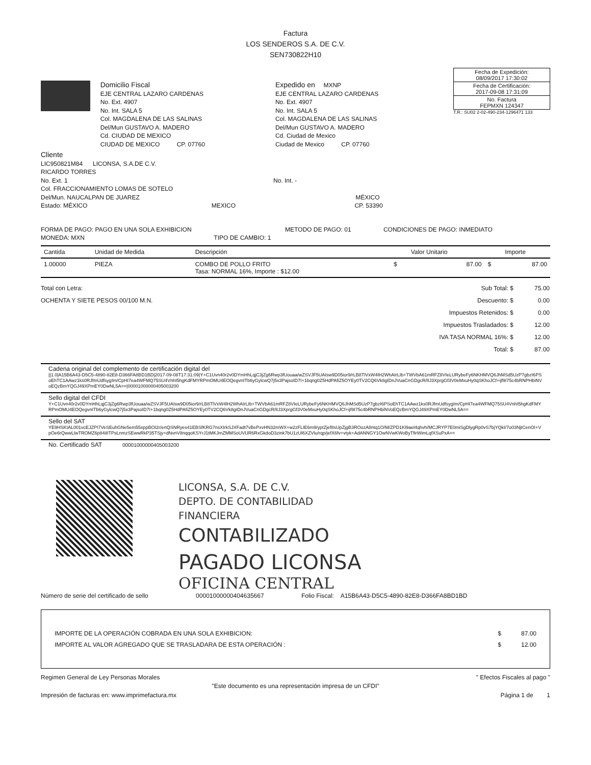Factura
LOS SENDEROS S.A. DE C.V.
SEN730822H10
Domicilio Fiscal
EJE CENTRAL LAZARO CARDENAS
No. Ext. 4907
No. Int. SALA 5
Col. MAGDALENA DE LAS SALINAS
Del/Mun GUSTAVO A. MADERO
Cd. CIUDAD DE MEXICO
CIUDAD DE MEXICO CP. 07760
Expedido en MXNP
EJE CENTRAL LAZARO CARDENAS
No. Ext. 4907
No. Int. SALA 5
Col. MAGDALENA DE LAS SALINAS
Del/Mun GUSTAVO A. MADERO
Cd. Ciudad de Mexico
Ciudad de Mexico CP. 07760
| Fecha de Expedición: 08/09/2017 17:30:02 |
| Fecha de Certificación: 2017-09-08 17:31:09 |
| No. Factura FEPMXN 124347 |
T.R.: SU02 2-02-490-234-1296471 133
Cliente
LIC950821M84 LICONSA, S.A.DE C.V.
RICARDO TORRES
No. Ext. 1 No. Int. -
Col. FRACCIONAMIENTO LOMAS DE SOTELO
Del/Mun. NAUCALPAN DE JUAREZ MÉXICO
Estado: MÉXICO MEXICO CP. 53390
FORMA DE PAGO: PAGO EN UNA SOLA EXHIBICION METODO DE PAGO: 01 CONDICIONES DE PAGO: INMEDIATO
MONEDA: MXN TIPO DE CAMBIO: 1
| Cantida | Unidad de Medida | Descripción | | Valor Unitario | | Importe |
| --- | --- | --- | --- | --- | --- | --- |
| 1.00000 | PIEZA | COMBO DE POLLO FRITO Tasa: NORMAL 16%, Importe : $12.00 | $ | 87.00 | $ | 87.00 |
Total con Letra:
OCHENTA Y SIETE PESOS 00/100 M.N.
| Sub Total: $ | 75.00 |
| Descuento: $ | 0.00 |
| Impuestos Retenidos: $ | 0.00 |
| Impuestos Trasladados: $ | 12.00 |
| IVA TASA NORMAL 16%: $ | 12.00 |
| Total: $ | 87.00 |
Cadena original del complemento de certificación digital del
||1.0|A15B6A43-D5C5-4890-82E8-D366FA8BD1BD|2017-09-08T17:31:09|Y+C1Uvn40r2v0DYmHhLqjC3jZg6Rwp3fUouaa/wZSVJF5UAIsw9D05ior9/rLB8TlVxW4lH2WhAIrLIb+TWVbA61mRFZ8VIeLURybeFy6NKHMVQ6JhMSd5UzP7gbzI6PSoEhTC1AAwz1ks0RJfmUdfsygIm/CpHI7ea4WFMQ75SU4VnhI5hgKdFMYRPmOMU4EOQegvnITb6yGylcwQ7j5x3PajsoID7I+1bqng0Z5HdPAfiZ5OYEy0TV2CQ6Vk8gIDnJVuaCnGDgcR/lIJ3XprgGf3V0eMxuHy0qSKhoJCf+ijf9I75c4bRNPHbiNVoEQzBmYQGJ49XPmEY0DwNL5A==|00001000000405003200
Sello digital del CFDI
Y+C1Uvn40r2v0DYmHhLqjC3jZg6Rwp3fUouaa/wZSVJF5UAIsw9D05ior9/rLB8TlVxW4lH2WhAIrLIb+TWVbA61mRFZ8VIeLURybeFy6NKHMVQ6JhMSd5UzP7gbzI6PSoEhTC1AAwz1ks0RJfmUdfsygIm/CpHI7ea4WFMQ75SU4VnhI5hgKdFMYRPmOMU4EOQegvnITb6yGylcwQ7j5x3PajsoID7I+1bqng0Z5HdPAfiZ5OYEy0TV2CQ6Vk8gIDnJVuaCnGDgcR/lIJ3XprgGf3V0eMxuHy0qSKhoJCf+ijf9I75c4bRNPHbiNVoEQzBmYQGJ49XPmEY0DwNL5A==
Sello del SAT
YE9HSKIAL001vcEJZPI7VeSEuhGNe5em55xppBOI2r/enQSNRyes41EBSfKRG7nsXIrkSJXFadt7vBePxvHN32mWX+w2zFLIE6m9/yptZjef8sUpZjgB3ROozA8ntq1O/M/ZPD1Kl9ael4qhvh/MCJRYP7E0miSgDlygRp0vS7bjYQkI/7o03NjtCenOI+VpOe6rQwwLlwTROMZ6p84i8TPsLnmzSEwwRkP35TSjy+dNvnV8nqqoKSYrJ1tMKJmZMMSoUVUR6RxGkdoD3zink7bU1zUl6XZVlu/rqp/jefX6fv+vtyk+AdANNGY1OwNVwKWoByTfirWimLqfXSuPxA==
No. Certificado SAT 00001000000405003200
LICONSA, S.A. DE C.V.
DEPTO. DE CONTABILIDAD
FINANCIERA
CONTABILIZADO
PAGADO LICONSA
OFICINA CENTRAL
Número de serie del certificado de sello 00001000000404635667 Folio Fiscal: A15B6A43-D5C5-4890-82E8-D366FA8BD1BD
| IMPORTE DE LA OPERACIÓN COBRADA EN UNA SOLA EXHIBICION: | $ | 87.00 |
| IMPORTE AL VALOR AGREGADO QUE SE TRASLADARA DE ESTA OPERACIÓN : | $ | 12.00 |
Regimen General de Ley Personas Morales " Efectos Fiscales al pago "
"Este documento es una representación impresa de un CFDI"
Impresión de facturas en: www.imprimefactura.mx Página 1 de 1